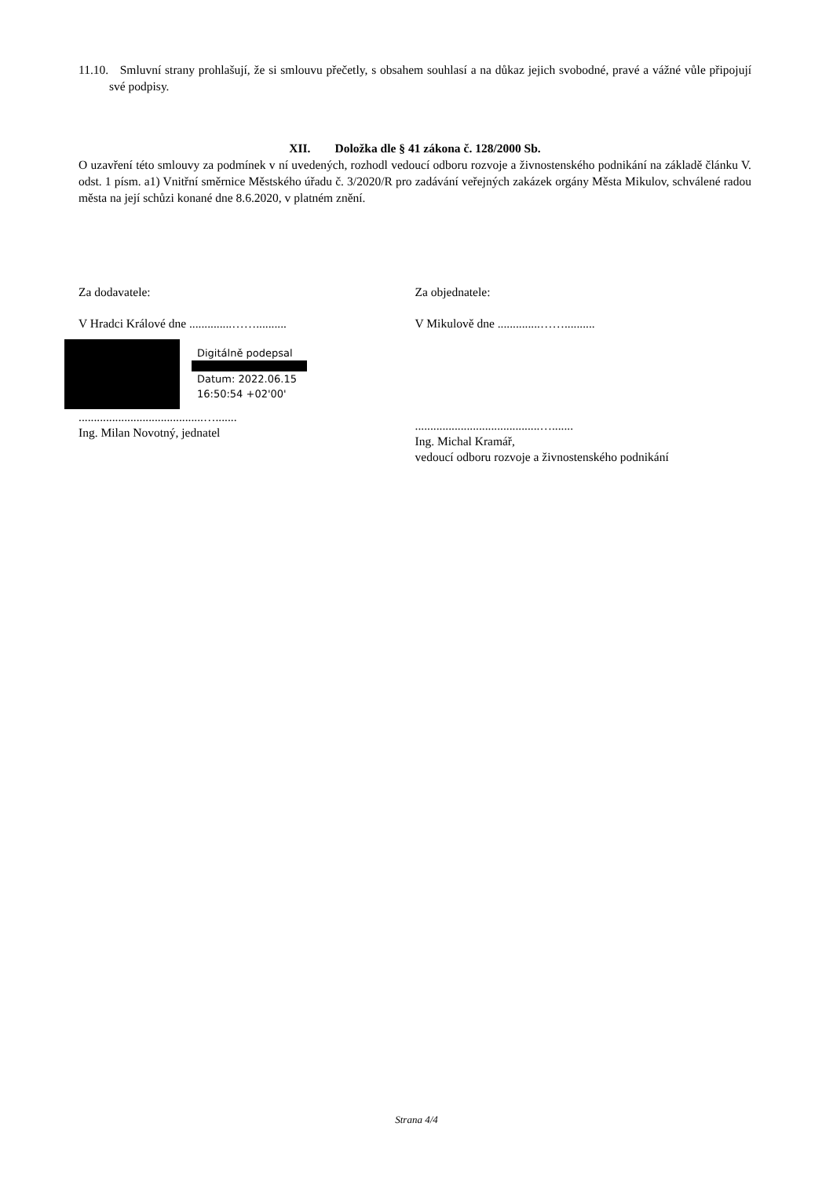11.10. Smluvní strany prohlašují, že si smlouvu přečetly, s obsahem souhlasí a na důkaz jejich svobodné, pravé a vážné vůle připojují své podpisy.
XII. Doložka dle § 41 zákona č. 128/2000 Sb.
O uzavření této smlouvy za podmínek v ní uvedených, rozhodl vedoucí odboru rozvoje a živnostenského podnikání na základě článku V. odst. 1 písm. a1) Vnitřní směrnice Městského úřadu č. 3/2020/R pro zadávání veřejných zakázek orgány Města Mikulov, schválené radou města na její schůzi konané dne 8.6.2020, v platném znění.
Za dodavatele:
V Hradci Králové dne ..............……..........
Digitálně podepsal
Datum: 2022.06.15
16:50:54 +02'00'
.........................................….......
Ing. Milan Novotný, jednatel
Za objednatele:
V Mikulově dne ..............……..........
.........................................….......
Ing. Michal Kramář,
vedoucí odboru rozvoje a živnostenského podnikání
Strana 4/4